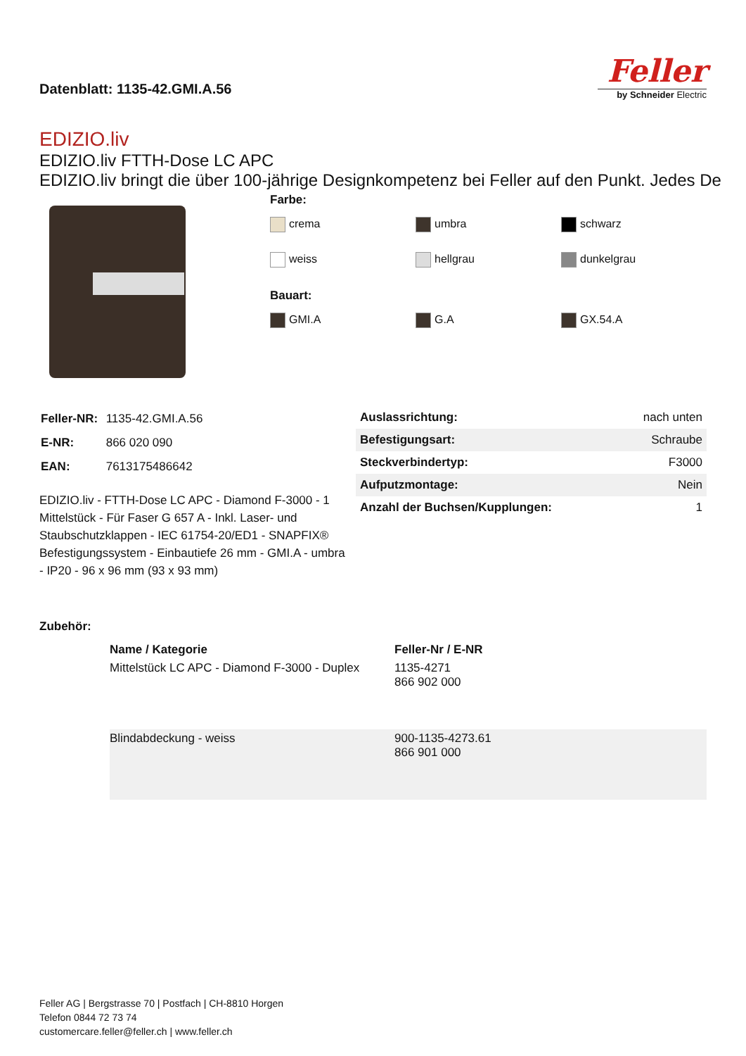Datenblatt: 1135-42.GMI.A.56
Feller
by Schneider Electric
EDIZIO.liv
EDIZIO.liv FTTH-Dose LC APC
EDIZIO.liv bringt die über 100-jährige Designkompetenz bei Feller auf den Punkt. Jedes De
Farbe:
crema umbra schwarz weiss hellgrau dunkelgrau
Bauart:
GMI.A G.A GX.54.A
| Feller-NR: | 1135-42.GMI.A.56 |
| E-NR: | 866 020 090 |
| EAN: | 7613175486642 |
EDIZIO.liv - FTTH-Dose LC APC - Diamond F-3000 - 1 Mittelstück - Für Faser G 657 A - Inkl. Laser- und Staubschutzklappen - IEC 61754-20/ED1 - SNAPFIX® Befestigungssystem - Einbautiefe 26 mm - GMI.A - umbra - IP20 - 96 x 96 mm (93 x 93 mm)
| Auslassrichtung: | nach unten |
| Befestigungsart: | Schraube |
| Steckverbindertyp: | F3000 |
| Aufputzmontage: | Nein |
| Anzahl der Buchsen/Kupplungen: | 1 |
Zubehör:
| | Name / Kategorie | Feller-Nr / E-NR |
| --- | --- | --- |
| | Mittelstück LC APC - Diamond F-3000 - Duplex | 1135-4271 866 902 000 |
| | Blindabdeckung - weiss | 900-1135-4273.61 866 901 000 |
Feller AG | Bergstrasse 70 | Postfach | CH-8810 Horgen
Telefon 0844 72 73 74
customercare.feller@feller.ch | www.feller.ch